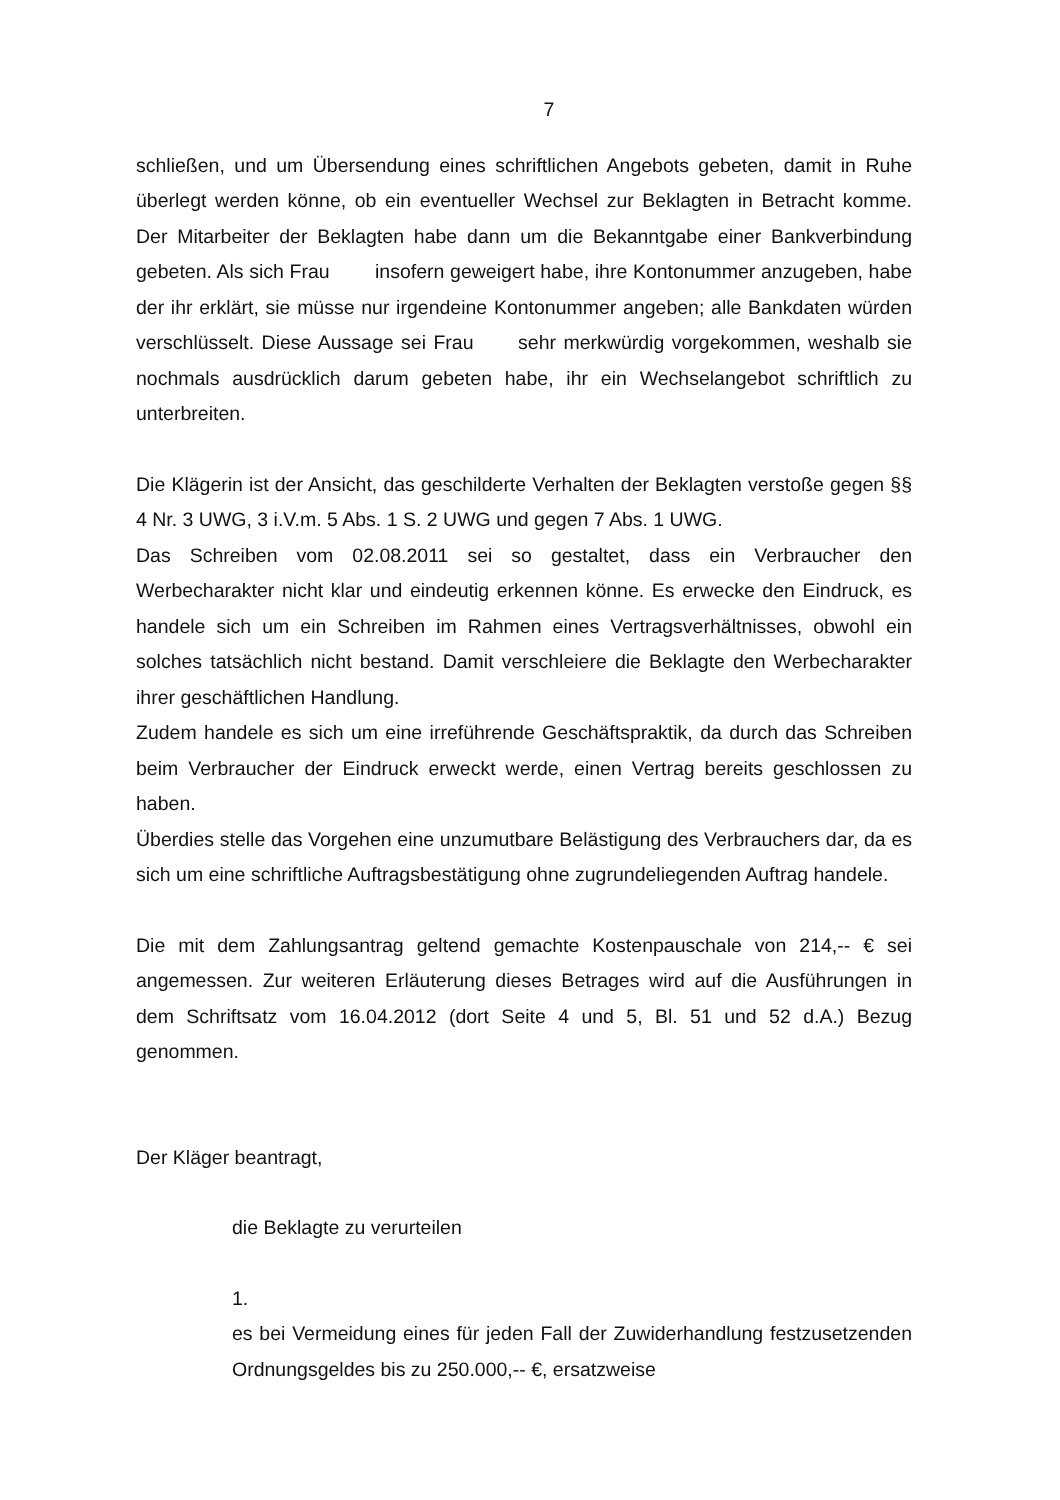7
schließen, und um Übersendung eines schriftlichen Angebots gebeten, damit in Ruhe überlegt werden könne, ob ein eventueller Wechsel zur Beklagten in Betracht komme. Der Mitarbeiter der Beklagten habe dann um die Bekanntgabe einer Bankverbindung gebeten. Als sich Frau insofern geweigert habe, ihre Kontonummer anzugeben, habe der ihr erklärt, sie müsse nur irgendeine Kontonummer angeben; alle Bankdaten würden verschlüsselt. Diese Aussage sei Frau sehr merkwürdig vorgekommen, weshalb sie nochmals ausdrücklich darum gebeten habe, ihr ein Wechselangebot schriftlich zu unterbreiten.
Die Klägerin ist der Ansicht, das geschilderte Verhalten der Beklagten verstoße gegen §§ 4 Nr. 3 UWG, 3 i.V.m. 5 Abs. 1 S. 2 UWG und gegen 7 Abs. 1 UWG.
Das Schreiben vom 02.08.2011 sei so gestaltet, dass ein Verbraucher den Werbecharakter nicht klar und eindeutig erkennen könne. Es erwecke den Eindruck, es handele sich um ein Schreiben im Rahmen eines Vertragsverhältnisses, obwohl ein solches tatsächlich nicht bestand. Damit verschleiere die Beklagte den Werbecharakter ihrer geschäftlichen Handlung.
Zudem handele es sich um eine irreführende Geschäftspraktik, da durch das Schreiben beim Verbraucher der Eindruck erweckt werde, einen Vertrag bereits geschlossen zu haben.
Überdies stelle das Vorgehen eine unzumutbare Belästigung des Verbrauchers dar, da es sich um eine schriftliche Auftragsbestätigung ohne zugrundeliegenden Auftrag handele.
Die mit dem Zahlungsantrag geltend gemachte Kostenpauschale von 214,-- € sei angemessen. Zur weiteren Erläuterung dieses Betrages wird auf die Ausführungen in dem Schriftsatz vom 16.04.2012 (dort Seite 4 und 5, Bl. 51 und 52 d.A.) Bezug genommen.
Der Kläger beantragt,
die Beklagte zu verurteilen
1.
es bei Vermeidung eines für jeden Fall der Zuwiderhandlung festzusetzenden Ordnungsgeldes bis zu 250.000,-- €, ersatzweise